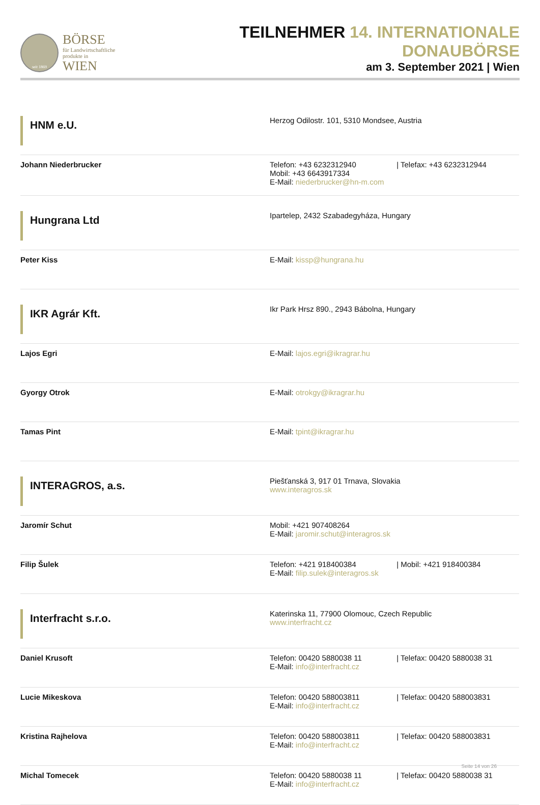seit 1869
BÖRSE
für Landwirtschaftliche
produkte in WIEN
TEILNEHMER 14. INTERNATIONALE DONAUBÖRSE
am 3. September 2021 | Wien
| HNM e.U. | Herzog Odilostr. 101, 5310 Mondsee, Austria |
| Johann Niederbrucker | Telefon: +43 6232312940 / Telefax: +43 6232312944 Mobil: +43 6643917334 E-Mail: niederbrucker@hn-m.com |
| Hungrana Ltd | Ipartelep, 2432 Szabadegyháza, Hungary |
| Peter Kiss | E-Mail: kissp@hungrana.hu |
| IKR Agrár Kft. | Ikr Park Hrsz 890., 2943 Bábolna, Hungary |
| Lajos Egri | E-Mail: lajos.egri@ikragrar.hu |
| Gyorgy Otrok | E-Mail: otrokgy@ikragrar.hu |
| Tamas Pint | E-Mail: tpint@ikragrar.hu |
| INTERAGROS, a.s. | Piešťanská 3, 917 01 Trnava, Slovakia www.interagros.sk |
| Jaromír Schut | Mobil: +421 907408264 E-Mail: jaromir.schut@interagros.sk |
| Filip Šulek | Telefon: +421 918400384 / Mobil: +421 918400384 E-Mail: filip.sulek@interagros.sk |
| Interfracht s.r.o. | Katerinska 11, 77900 Olomouc, Czech Republic www.interfracht.cz |
| Daniel Krusoft | Telefon: 00420 5880038 11 / Telefax: 00420 5880038 31 E-Mail: info@interfracht.cz |
| Lucie Mikeskova | Telefon: 00420 588003811 / Telefax: 00420 588003831 E-Mail: info@interfracht.cz |
| Kristina Rajhelova | Telefon: 00420 588003811 / Telefax: 00420 588003831 E-Mail: info@interfracht.cz |
| Michal Tomecek | Telefon: 00420 5880038 11 / Telefax: 00420 5880038 31 E-Mail: info@interfracht.cz |
Seite 14 von 26